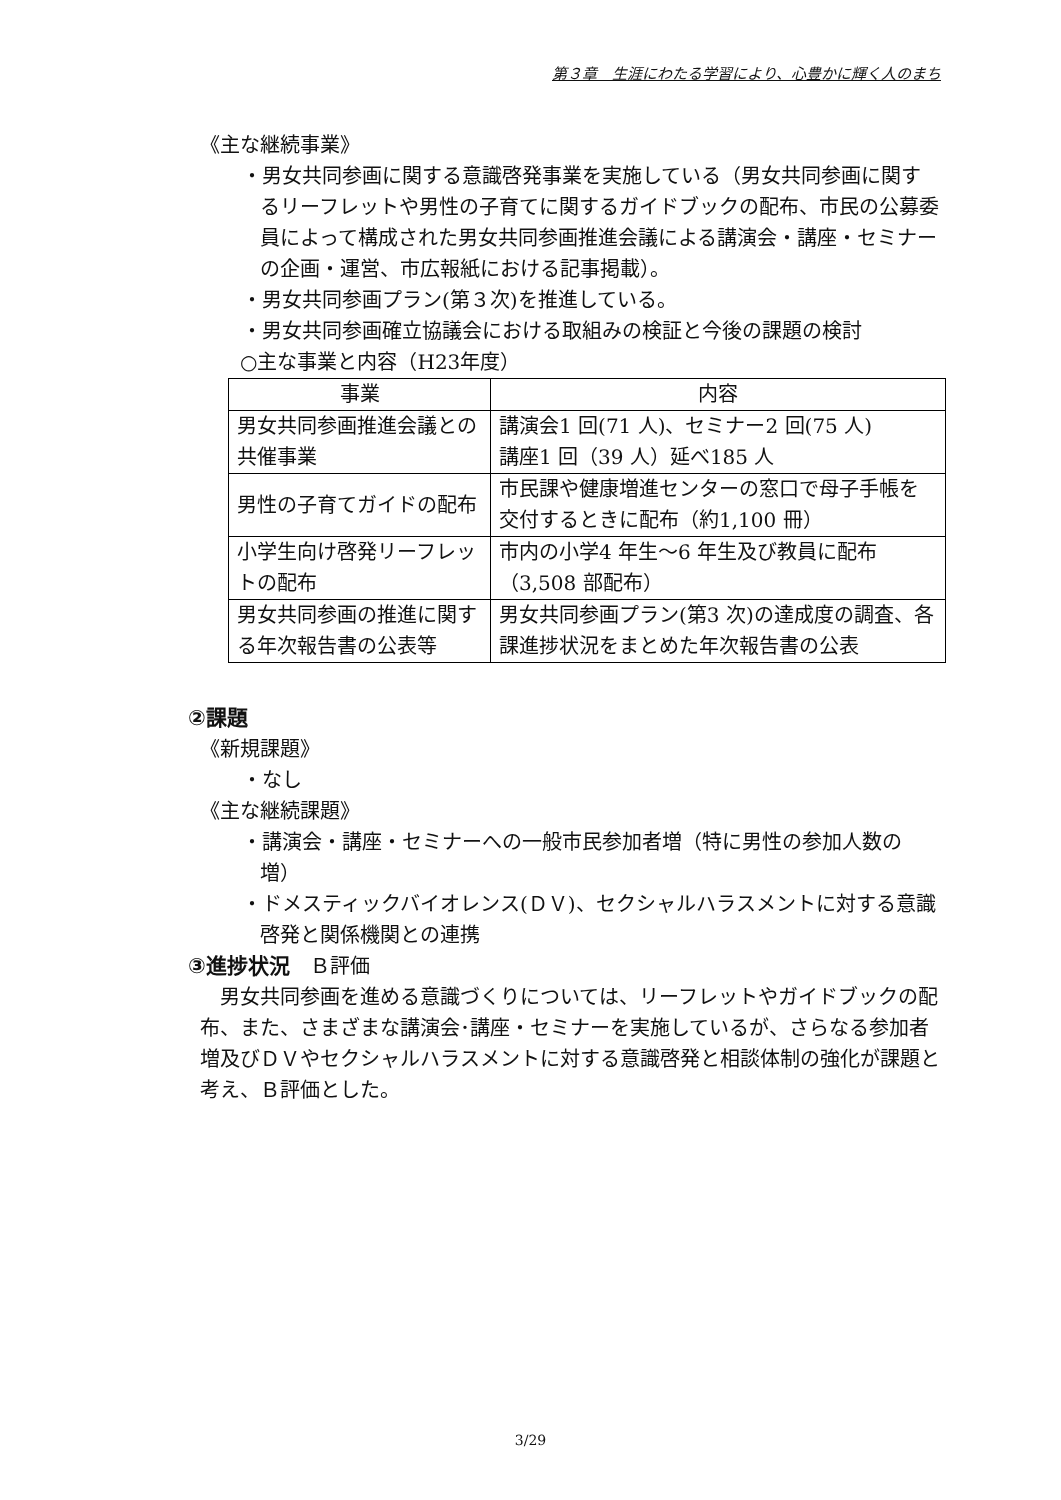第３章　生涯にわたる学習により、心豊かに輝く人のまち
《主な継続事業》
・男女共同参画に関する意識啓発事業を実施している（男女共同参画に関するリーフレットや男性の子育てに関するガイドブックの配布、市民の公募委員によって構成された男女共同参画推進会議による講演会・講座・セミナーの企画・運営、市広報紙における記事掲載）。
・男女共同参画プラン(第３次)を推進している。
・男女共同参画確立協議会における取組みの検証と今後の課題の検討
○主な事業と内容（H23年度）
| 事業 | 内容 |
| --- | --- |
| 男女共同参画推進会議との共催事業 | 講演会1 回(71 人)、セミナー2 回(75 人) 講座1 回（39 人）延べ185 人 |
| 男性の子育てガイドの配布 | 市民課や健康増進センターの窓口で母子手帳を交付するときに配布（約1,100 冊） |
| 小学生向け啓発リーフレットの配布 | 市内の小学4 年生～6 年生及び教員に配布（3,508 部配布） |
| 男女共同参画の推進に関する年次報告書の公表等 | 男女共同参画プラン(第3 次)の達成度の調査、各課進捗状況をまとめた年次報告書の公表 |
②課題
《新規課題》
・なし
《主な継続課題》
・講演会・講座・セミナーへの一般市民参加者増（特に男性の参加人数の増）
・ドメスティックバイオレンス(ＤＶ)、セクシャルハラスメントに対する意識啓発と関係機関との連携
③進捗状況　Ｂ評価
男女共同参画を進める意識づくりについては、リーフレットやガイドブックの配布、また、さまざまな講演会･講座・セミナーを実施しているが、さらなる参加者増及びＤＶやセクシャルハラスメントに対する意識啓発と相談体制の強化が課題と考え、Ｂ評価とした。
3/29